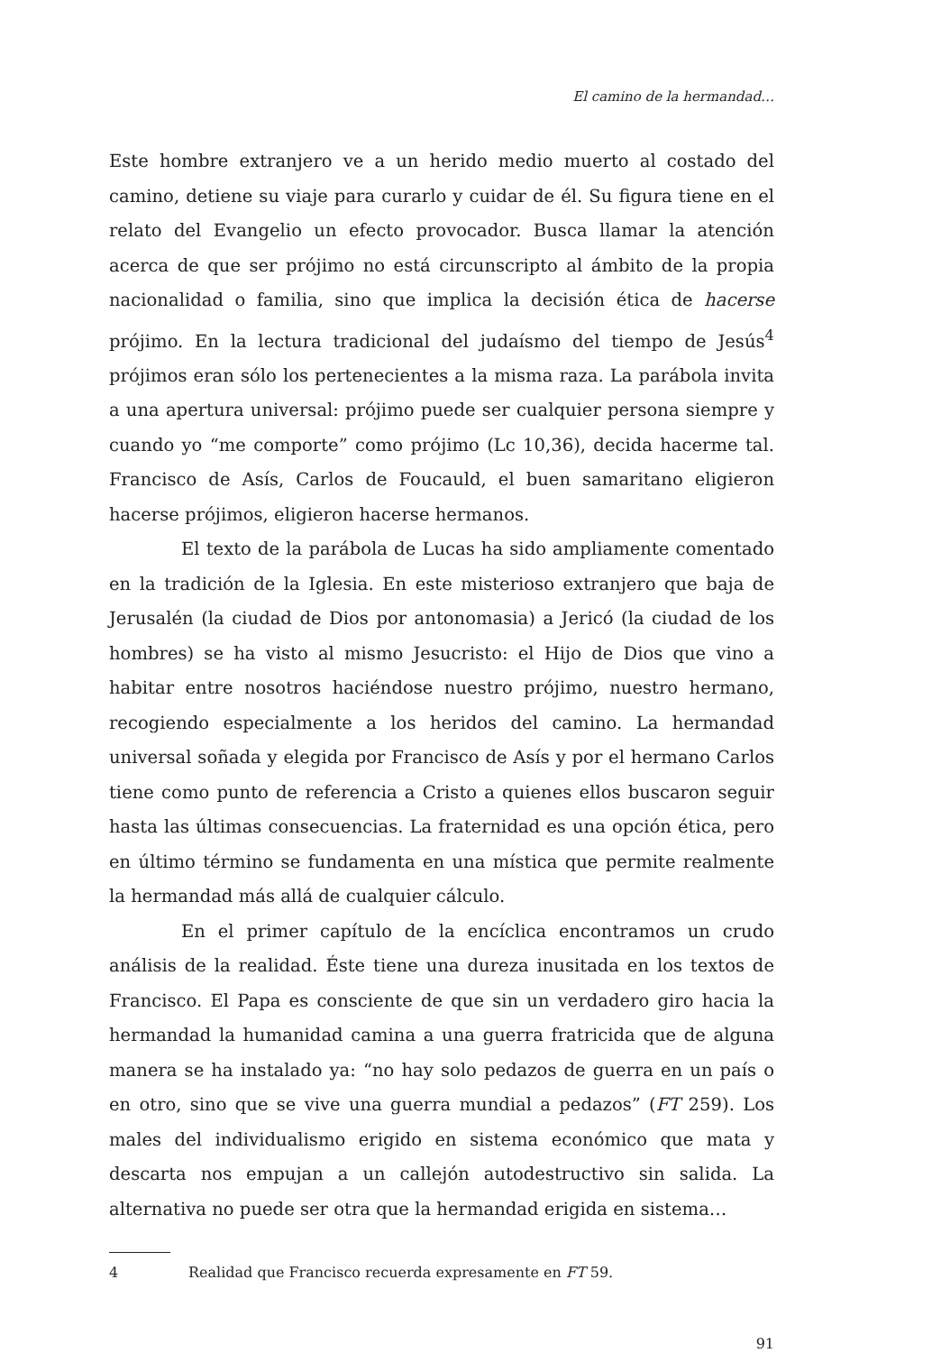El camino de la hermandad…
Este hombre extranjero ve a un herido medio muerto al costado del camino, detiene su viaje para curarlo y cuidar de él. Su figura tiene en el relato del Evangelio un efecto provocador. Busca llamar la atención acerca de que ser prójimo no está circunscripto al ámbito de la propia nacionalidad o familia, sino que implica la decisión ética de hacerse prójimo. En la lectura tradicional del judaísmo del tiempo de Jesús<sup>4</sup> prójimos eran sólo los pertenecientes a la misma raza. La parábola invita a una apertura universal: prójimo puede ser cualquier persona siempre y cuando yo “me comporte” como prójimo (Lc 10,36), decida hacerme tal. Francisco de Asís, Carlos de Foucauld, el buen samaritano eligieron hacerse prójimos, eligieron hacerse hermanos.
El texto de la parábola de Lucas ha sido ampliamente comentado en la tradición de la Iglesia. En este misterioso extranjero que baja de Jerusalén (la ciudad de Dios por antonomasia) a Jericó (la ciudad de los hombres) se ha visto al mismo Jesucristo: el Hijo de Dios que vino a habitar entre nosotros haciéndose nuestro prójimo, nuestro hermano, recogiendo especialmente a los heridos del camino. La hermandad universal soñada y elegida por Francisco de Asís y por el hermano Carlos tiene como punto de referencia a Cristo a quienes ellos buscaron seguir hasta las últimas consecuencias. La fraternidad es una opción ética, pero en último término se fundamenta en una mística que permite realmente la hermandad más allá de cualquier cálculo.
En el primer capítulo de la encíclica encontramos un crudo análisis de la realidad. Éste tiene una dureza inusitada en los textos de Francisco. El Papa es consciente de que sin un verdadero giro hacia la hermandad la humanidad camina a una guerra fratricida que de alguna manera se ha instalado ya: “no hay solo pedazos de guerra en un país o en otro, sino que se vive una guerra mundial a pedazos” (FT 259). Los males del individualismo erigido en sistema económico que mata y descarta nos empujan a un callejón autodestructivo sin salida. La alternativa no puede ser otra que la hermandad erigida en sistema…
4 Realidad que Francisco recuerda expresamente en FT 59.
91